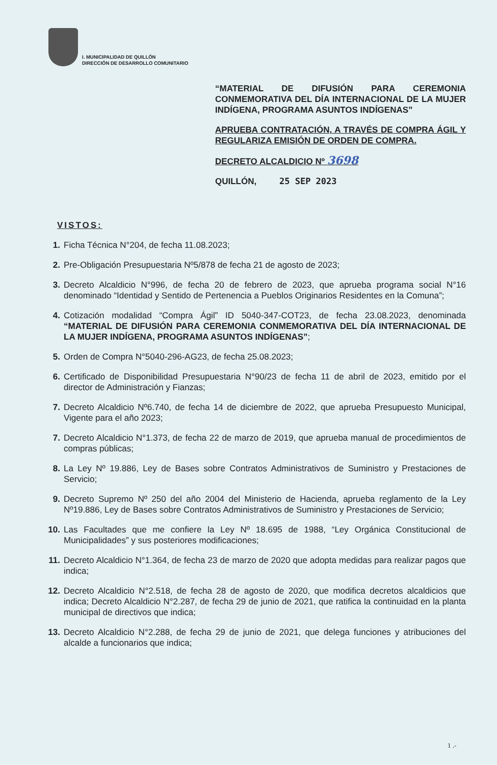I. MUNICIPALIDAD DE QUILLÓN
DIRECCIÓN DE DESARROLLO COMUNITARIO
“MATERIAL DE DIFUSIÓN PARA CEREMONIA CONMEMORATIVA DEL DÍA INTERNACIONAL DE LA MUJER INDÍGENA, PROGRAMA ASUNTOS INDÍGENAS”
APRUEBA CONTRATACIÓN, A TRAVÉS DE COMPRA ÁGIL Y REGULARIZA EMISIÓN DE ORDEN DE COMPRA.
DECRETO ALCALDICIO Nº 3698
QUILLÓN, 25 SEP 2023
VISTOS:
1. Ficha Técnica N°204, de fecha 11.08.2023;
2. Pre-Obligación Presupuestaria Nº5/878 de fecha 21 de agosto de 2023;
3. Decreto Alcaldicio N°996, de fecha 20 de febrero de 2023, que aprueba programa social N°16 denominado “Identidad y Sentido de Pertenencia a Pueblos Originarios Residentes en la Comuna”;
4. Cotización modalidad “Compra Ágil” ID 5040-347-COT23, de fecha 23.08.2023, denominada “MATERIAL DE DIFUSIÓN PARA CEREMONIA CONMEMORATIVA DEL DÍA INTERNACIONAL DE LA MUJER INDÍGENA, PROGRAMA ASUNTOS INDÍGENAS”;
5. Orden de Compra N°5040-296-AG23, de fecha 25.08.2023;
6. Certificado de Disponibilidad Presupuestaria N°90/23 de fecha 11 de abril de 2023, emitido por el director de Administración y Fianzas;
7. Decreto Alcaldicio Nº6.740, de fecha 14 de diciembre de 2022, que aprueba Presupuesto Municipal, Vigente para el año 2023;
7. Decreto Alcaldicio N°1.373, de fecha 22 de marzo de 2019, que aprueba manual de procedimientos de compras públicas;
8. La Ley Nº 19.886, Ley de Bases sobre Contratos Administrativos de Suministro y Prestaciones de Servicio;
9. Decreto Supremo Nº 250 del año 2004 del Ministerio de Hacienda, aprueba reglamento de la Ley Nº19.886, Ley de Bases sobre Contratos Administrativos de Suministro y Prestaciones de Servicio;
10. Las Facultades que me confiere la Ley Nº 18.695 de 1988, “Ley Orgánica Constitucional de Municipalidades” y sus posteriores modificaciones;
11. Decreto Alcaldicio N°1.364, de fecha 23 de marzo de 2020 que adopta medidas para realizar pagos que indica;
12. Decreto Alcaldicio N°2.518, de fecha 28 de agosto de 2020, que modifica decretos alcaldicios que indica; Decreto Alcaldicio N°2.287, de fecha 29 de junio de 2021, que ratifica la continuidad en la planta municipal de directivos que indica;
13. Decreto Alcaldicio N°2.288, de fecha 29 de junio de 2021, que delega funciones y atribuciones del alcalde a funcionarios que indica;
1 .-